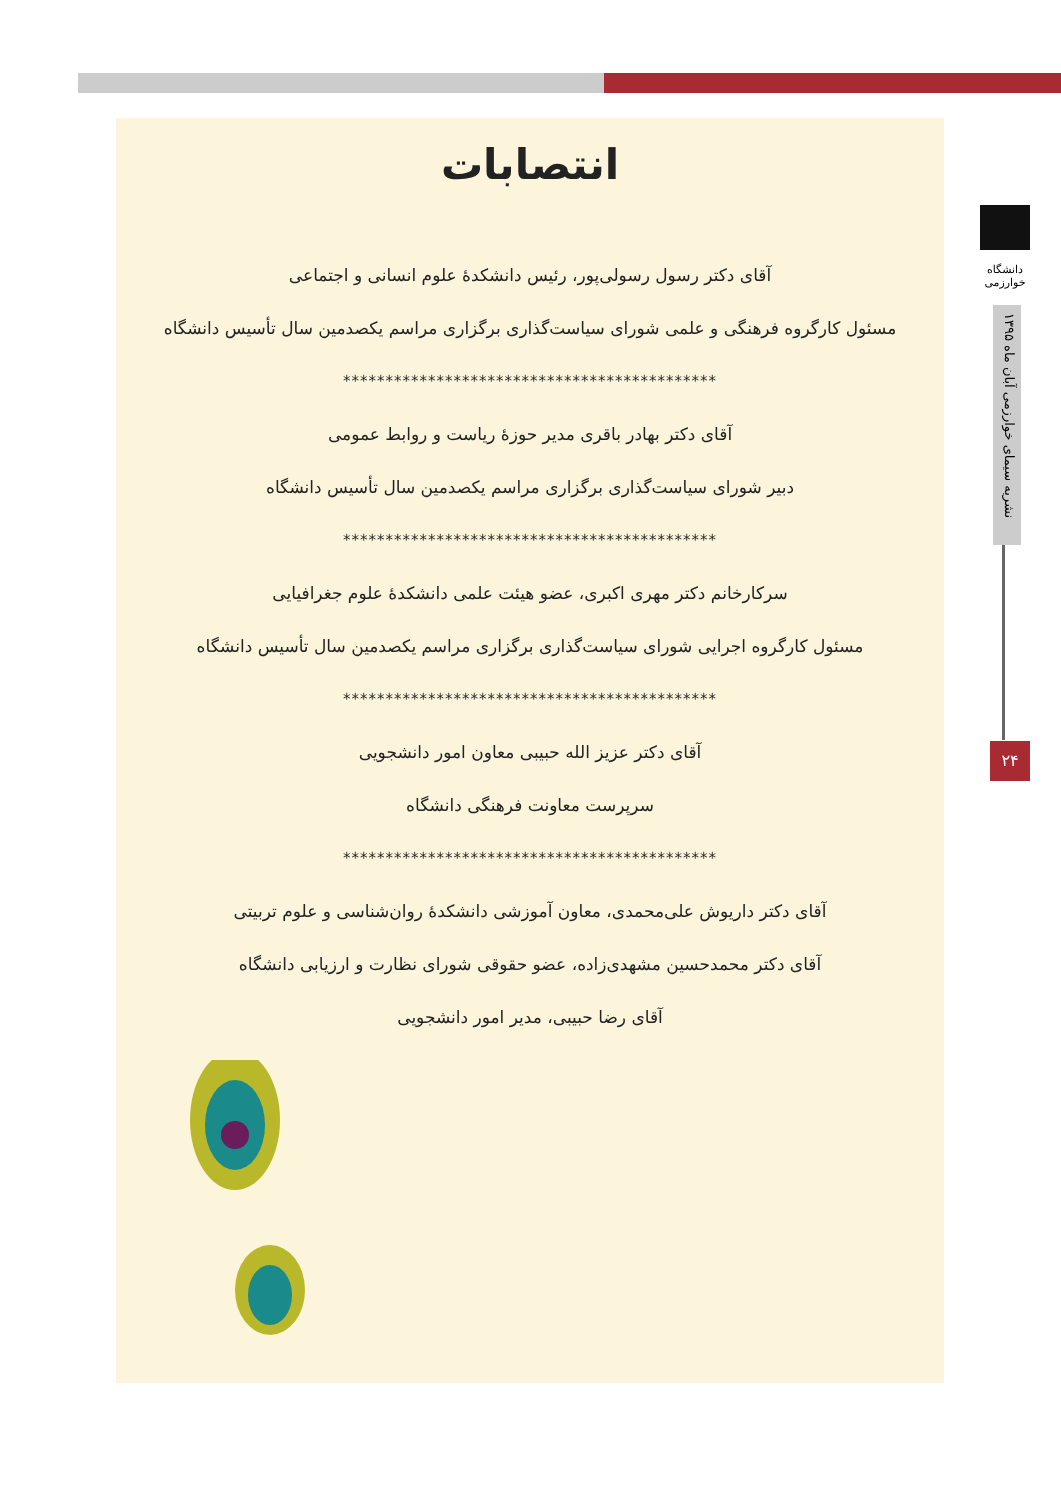دانشگاه خوارزمی
نشریه سیمای خوارزمی آبان ماه ۱۳۹۵
۲۴
انتصابات
آقای دکتر رسول رسولی‌پور، رئیس دانشکدهٔ علوم انسانی و اجتماعی
مسئول کارگروه فرهنگی و علمی شورای سیاست‌گذاری برگزاری مراسم یکصدمین سال تأسیس دانشگاه
********************************************
آقای دکتر بهادر باقری مدیر حوزهٔ ریاست و روابط عمومی
دبیر شورای سیاست‌گذاری برگزاری مراسم یکصدمین سال تأسیس دانشگاه
********************************************
سرکارخانم دکتر مهری اکبری، عضو هیئت علمی دانشکدهٔ علوم جغرافیایی
مسئول کارگروه اجرایی شورای سیاست‌گذاری برگزاری مراسم یکصدمین سال تأسیس دانشگاه
********************************************
آقای دکتر عزیز الله حبیبی معاون امور دانشجویی
سرپرست معاونت فرهنگی دانشگاه
********************************************
آقای دکتر داریوش علی‌محمدی، معاون آموزشی دانشکدهٔ روان‌شناسی و علوم تربیتی
آقای دکتر محمدحسین مشهدی‌زاده، عضو حقوقی شورای نظارت و ارزیابی دانشگاه
آقای رضا حبیبی، مدیر امور دانشجویی